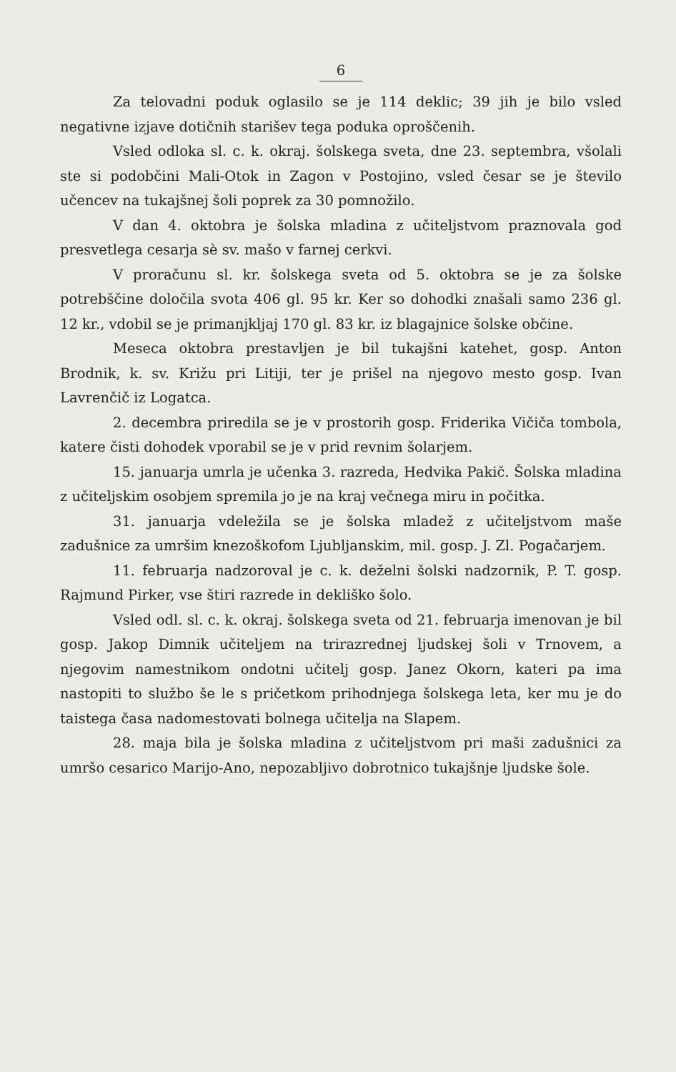6
Za telovadni poduk oglasilo se je 114 deklic; 39 jih je bilo vsled negativne izjave dotičnih starišev tega poduka oproščenih.
Vsled odloka sl. c. k. okraj. šolskega sveta, dne 23. septembra, všolali ste si podobčini Mali-Otok in Zagon v Postojino, vsled česar se je število učencev na tukajšnej šoli poprek za 30 pomnožilo.
V dan 4. oktobra je šolska mladina z učiteljstvom praznovala god presvetlega cesarja sè sv. mašo v farnej cerkvi.
V proračunu sl. kr. šolskega sveta od 5. oktobra se je za šolske potrebščine določila svota 406 gl. 95 kr. Ker so dohodki znašali samo 236 gl. 12 kr., vdobil se je primanjkljaj 170 gl. 83 kr. iz blagajnice šolske občine.
Meseca oktobra prestavljen je bil tukajšni katehet, gosp. Anton Brodnik, k. sv. Križu pri Litiji, ter je prišel na njegovo mesto gosp. Ivan Lavrenčič iz Logatca.
2. decembra priredila se je v prostorih gosp. Friderika Vičiča tombola, katere čisti dohodek vporabil se je v prid revnim šolarjem.
15. januarja umrla je učenka 3. razreda, Hedvika Pakič. Šolska mladina z učiteljskim osobjem spremila jo je na kraj večnega miru in počitka.
31. januarja vdeležila se je šolska mladež z učiteljstvom maše zadušnice za umršim knezoškofom Ljubljanskim, mil. gosp. J. Zl. Pogačarjem.
11. februarja nadzoroval je c. k. deželni šolski nadzornik, P. T. gosp. Rajmund Pirker, vse štiri razrede in dekliško šolo.
Vsled odl. sl. c. k. okraj. šolskega sveta od 21. februarja imenovan je bil gosp. Jakop Dimnik učiteljem na trirazrednej ljudskej šoli v Trnovem, a njegovim namestnikom ondotni učitelj gosp. Janez Okorn, kateri pa ima nastopiti to službo še le s pričetkom prihodnjega šolskega leta, ker mu je do taistega časa nadomestovati bolnega učitelja na Slapem.
28. maja bila je šolska mladina z učiteljstvom pri maši zadušnici za umršo cesarico Marijo-Ano, nepozabljivo dobrotnico tukajšnje ljudske šole.